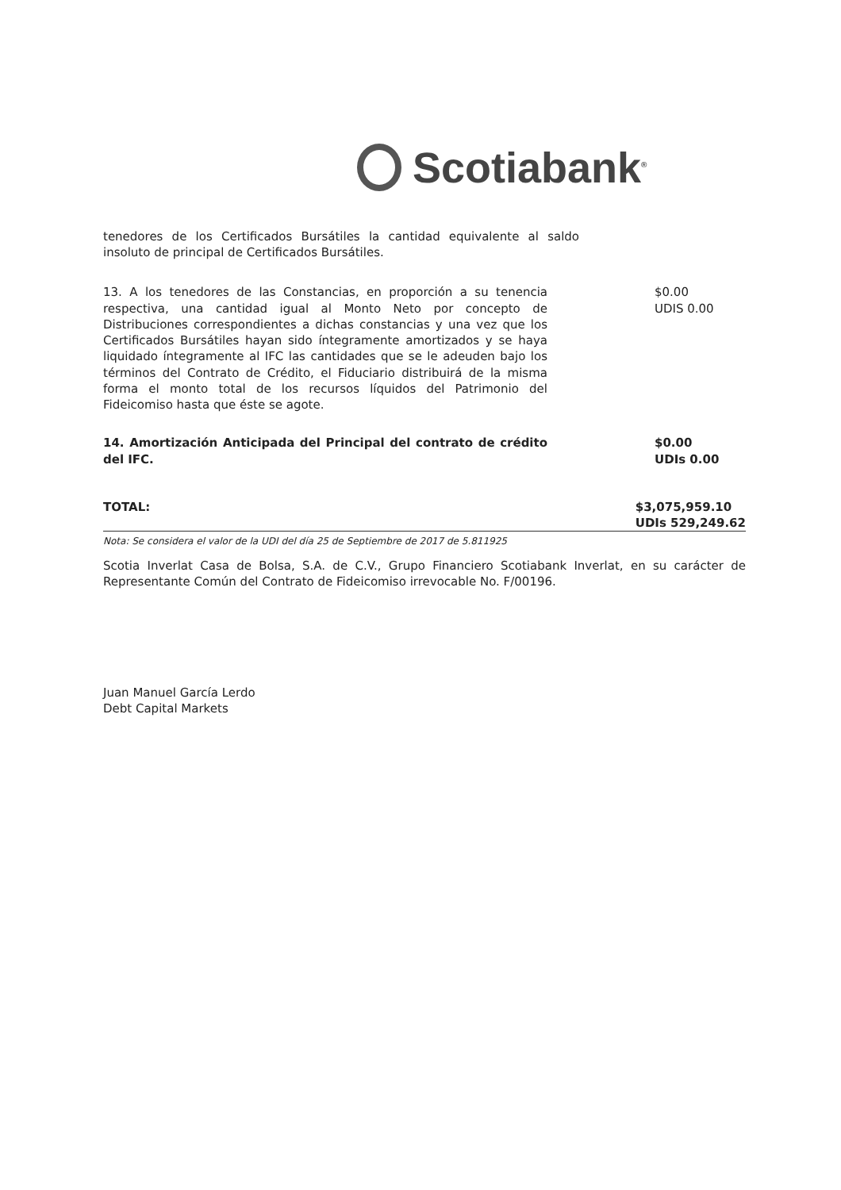Scotiabank<sup>®</sup>
tenedores de los Certificados Bursátiles la cantidad equivalente al saldo insoluto de principal de Certificados Bursátiles.
| 13. A los tenedores de las Constancias, en proporción a su tenencia respectiva, una cantidad igual al Monto Neto por concepto de Distribuciones correspondientes a dichas constancias y una vez que los Certificados Bursátiles hayan sido íntegramente amortizados y se haya liquidado íntegramente al IFC las cantidades que se le adeuden bajo los términos del Contrato de Crédito, el Fiduciario distribuirá de la misma forma el monto total de los recursos líquidos del Patrimonio del Fideicomiso hasta que éste se agote. | $0.00 UDIS 0.00 |
| 14. Amortización Anticipada del Principal del contrato de crédito del IFC. | $0.00 UDIs 0.00 |
| TOTAL: | $3,075,959.10 UDIs 529,249.62 |
Nota: Se considera el valor de la UDI del día 25 de Septiembre de 2017 de 5.811925
Scotia Inverlat Casa de Bolsa, S.A. de C.V., Grupo Financiero Scotiabank Inverlat, en su carácter de Representante Común del Contrato de Fideicomiso irrevocable No. F/00196.
Juan Manuel García Lerdo
Debt Capital Markets